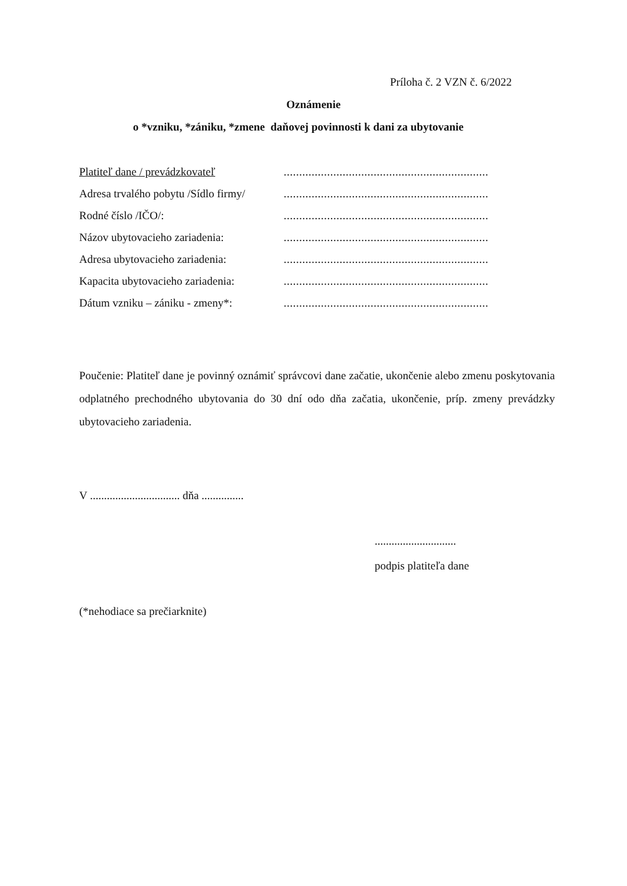Príloha č. 2 VZN č. 6/2022
Oznámenie
o *vzniku, *zániku, *zmene daňovej povinnosti k dani za ubytovanie
Platiteľ dane / prevádzkovateľ
..................................................................
Adresa trvalého pobytu /Sídlo firmy/
..................................................................
Rodné číslo /IČO/:
..................................................................
Názov ubytovacieho zariadenia:
..................................................................
Adresa ubytovacieho zariadenia:
..................................................................
Kapacita ubytovacieho zariadenia:
..................................................................
Dátum vzniku – zániku - zmeny*:
..................................................................
Poučenie: Platiteľ dane je povinný oznámiť správcovi dane začatie, ukončenie alebo zmenu poskytovania odplatného prechodného ubytovania do 30 dní odo dňa začatia, ukončenie, príp. zmeny prevádzky ubytovacieho zariadenia.
V ................................ dňa ...............
.............................
podpis platiteľa dane
(*nehodiace sa prečiarknite)